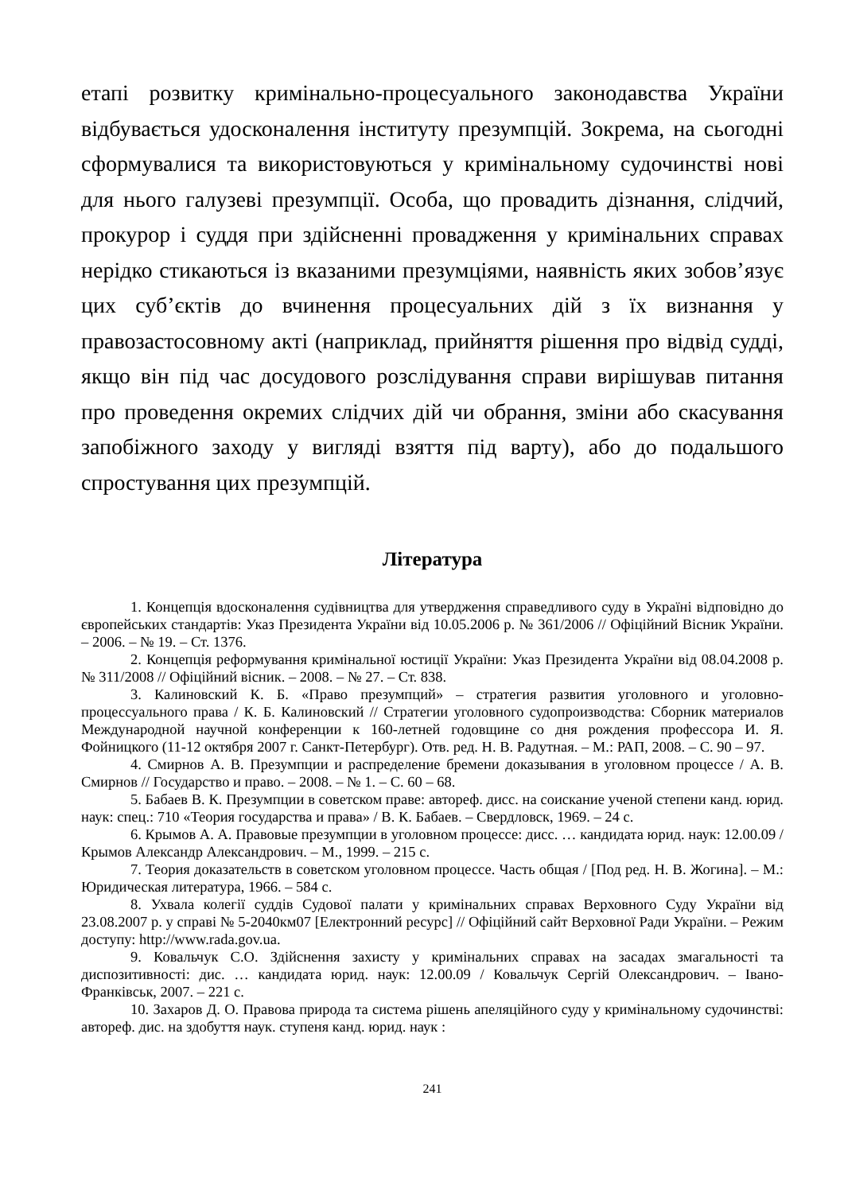етапі розвитку кримінально-процесуального законодавства України відбувається удосконалення інституту презумпцій. Зокрема, на сьогодні сформувалися та використовуються у кримінальному судочинстві нові для нього галузеві презумпції. Особа, що провадить дізнання, слідчий, прокурор і суддя при здійсненні провадження у кримінальних справах нерідко стикаються із вказаними презумціями, наявність яких зобов’язує цих суб’єктів до вчинення процесуальних дій з їх визнання у правозастосовному акті (наприклад, прийняття рішення про відвід судді, якщо він під час досудового розслідування справи вирішував питання про проведення окремих слідчих дій чи обрання, зміни або скасування запобіжного заходу у вигляді взяття під варту), або до подальшого спростування цих презумпцій.
Література
1. Концепція вдосконалення судівництва для утвердження справедливого суду в Україні відповідно до європейських стандартів: Указ Президента України від 10.05.2006 р. № 361/2006 // Офіційний Вісник України. – 2006. – № 19. – Ст. 1376.
2. Концепція реформування кримінальної юстиції України: Указ Президента України від 08.04.2008 р. № 311/2008 // Офіційний вісник. – 2008. – № 27. – Ст. 838.
3. Калиновский К. Б. «Право презумпций» – стратегия развития уголовного и уголовно-процессуального права / К. Б. Калиновский // Стратегии уголовного судопроизводства: Сборник материалов Международной научной конференции к 160-летней годовщине со дня рождения профессора И. Я. Фойницкого (11-12 октября 2007 г. Санкт-Петербург). Отв. ред. Н. В. Радутная. – М.: РАП, 2008. – С. 90 – 97.
4. Смирнов А. В. Презумпции и распределение бремени доказывания в уголовном процессе / А. В. Смирнов // Государство и право. – 2008. – № 1. – С. 60 – 68.
5. Бабаев В. К. Презумпции в советском праве: автореф. дисс. на соискание ученой степени канд. юрид. наук: спец.: 710 «Теория государства и права» / В. К. Бабаев. – Свердловск, 1969. – 24 с.
6. Крымов А. А. Правовые презумпции в уголовном процессе: дисс. … кандидата юрид. наук: 12.00.09 / Крымов Александр Александрович. – М., 1999. – 215 с.
7. Теория доказательств в советском уголовном процессе. Часть общая / [Под ред. Н. В. Жогина]. – М.: Юридическая литература, 1966. – 584 с.
8. Ухвала колегії суддів Судової палати у кримінальних справах Верховного Суду України від 23.08.2007 р. у справі № 5-2040км07 [Електронний ресурс] // Офіційний сайт Верховної Ради України. – Режим доступу: http://www.rada.gov.ua.
9. Ковальчук С.О. Здійснення захисту у кримінальних справах на засадах змагальності та диспозитивності: дис. … кандидата юрид. наук: 12.00.09 / Ковальчук Сергій Олександрович. – Івано-Франківськ, 2007. – 221 с.
10. Захаров Д. О. Правова природа та система рішень апеляційного суду у кримінальному судочинстві: автореф. дис. на здобуття наук. ступеня канд. юрид. наук :
241